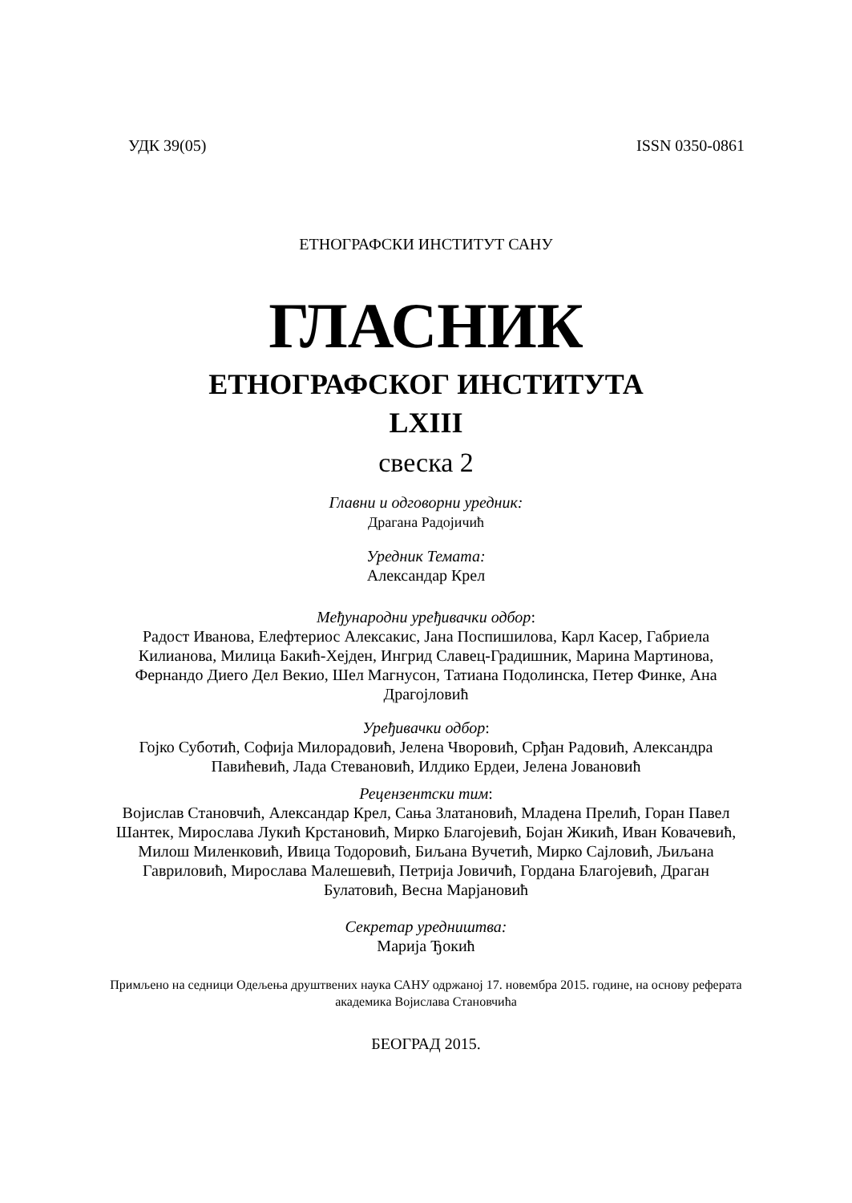УДК 39(05) ISSN 0350-0861
ЕТНОГРАФСКИ ИНСТИТУТ САНУ
ГЛАСНИК
ЕТНОГРАФСКОГ ИНСТИТУТА
LXIII
свеска 2
Главни и одговорни уредник:
Драгана Радојичић
Уредник Темата:
Александар Крел
Међународни уређивачки одбор:
Радост Иванова, Елефтериос Алексакис, Јана Поспишилова, Карл Касер, Габриела Килианова, Милица Бакић-Хејден, Ингрид Славец-Градишник, Марина Мартинова, Фернандо Диего Дел Векио, Шел Магнусон, Татиана Подолинска, Петер Финке, Ана Драгојловић
Уређивачки одбор:
Гојко Суботић, Софија Милорадовић, Јелена Чворовић, Срђан Радовић, Александра Павићевић, Лада Стевановић, Илдико Ердеи, Јелена Јовановић
Рецензентски тим:
Војислав Становчић, Александар Крел, Сања Златановић, Младена Прелић, Горан Павел Шантек, Мирослава Лукић Крстановић, Мирко Благојевић, Бојан Жикић, Иван Ковачевић, Милош Миленковић, Ивица Тодоровић, Биљана Вучетић, Мирко Сајловић, Љиљана Гавриловић, Мирослава Малешевић, Петрија Јовичић, Гордана Благојевић, Драган Булатовић, Весна Марјановић
Секретар уредништва:
Марија Ђокић
Примљено на седници Одељења друштвених наука САНУ одржаној 17. новембра 2015. године, на основу реферата академика Војислава Становчића
БЕОГРАД 2015.